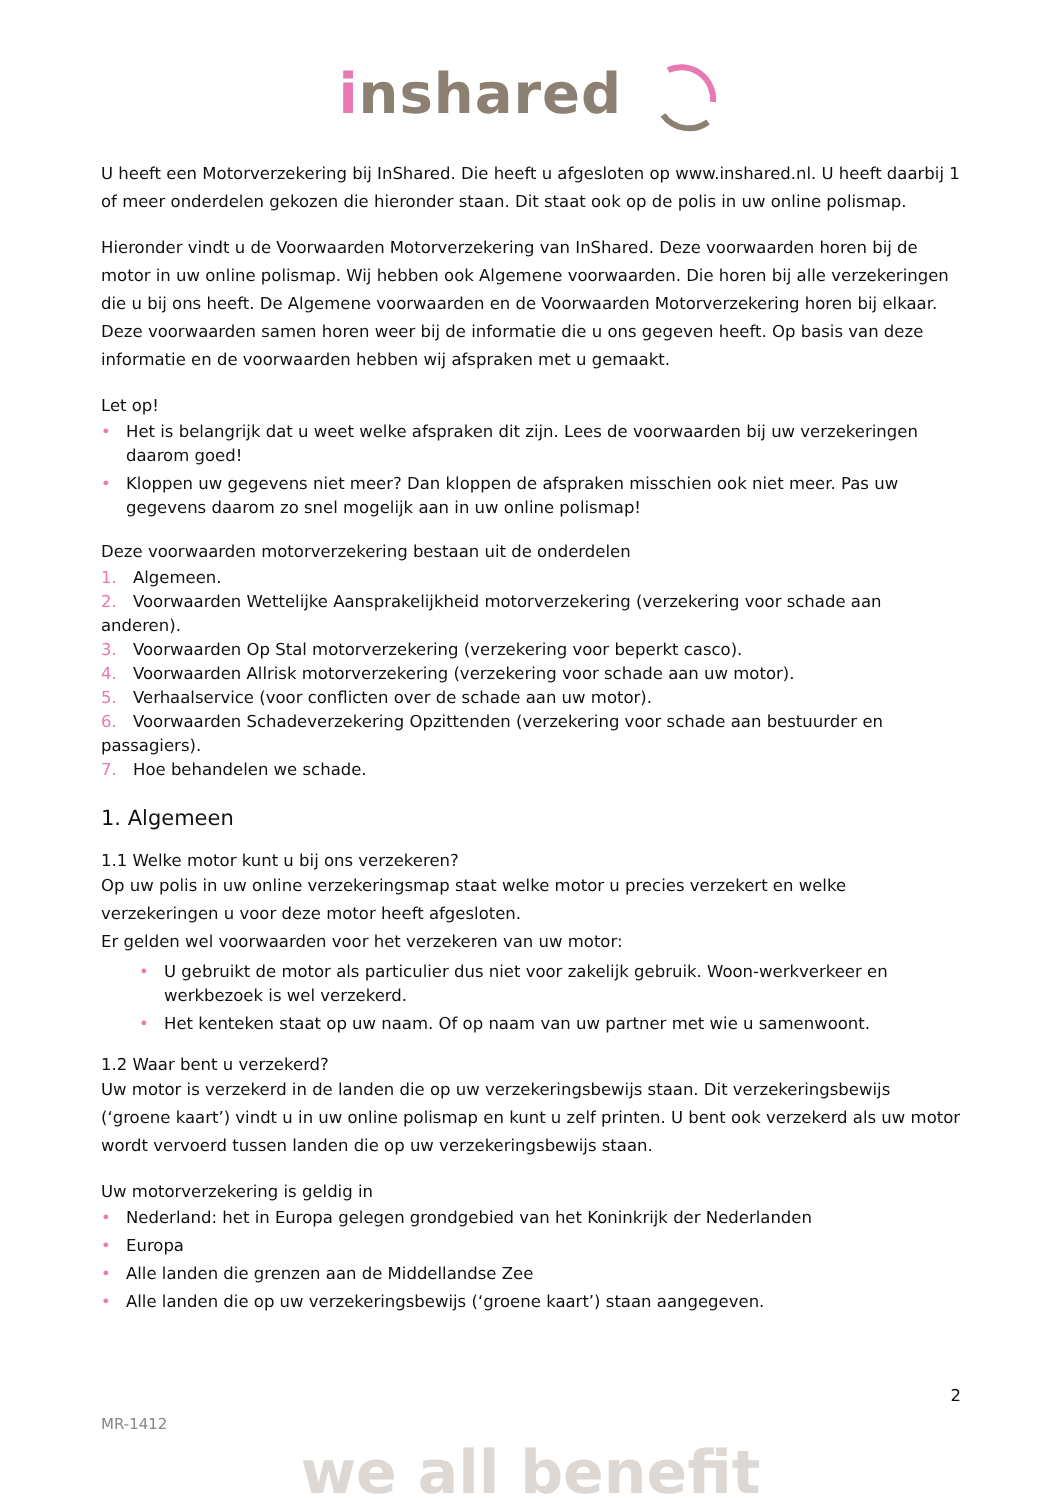inshared
U heeft een Motorverzekering bij InShared. Die heeft u afgesloten op www.inshared.nl. U heeft daarbij 1 of meer onderdelen gekozen die hieronder staan. Dit staat ook op de polis in uw online polismap.
Hieronder vindt u de Voorwaarden Motorverzekering van InShared. Deze voorwaarden horen bij de motor in uw online polismap. Wij hebben ook Algemene voorwaarden. Die horen bij alle verzekeringen die u bij ons heeft. De Algemene voorwaarden en de Voorwaarden Motorverzekering horen bij elkaar. Deze voorwaarden samen horen weer bij de informatie die u ons gegeven heeft. Op basis van deze informatie en de voorwaarden hebben wij afspraken met u gemaakt.
Let op!
• Het is belangrijk dat u weet welke afspraken dit zijn. Lees de voorwaarden bij uw verzekeringen daarom goed!
• Kloppen uw gegevens niet meer? Dan kloppen de afspraken misschien ook niet meer. Pas uw gegevens daarom zo snel mogelijk aan in uw online polismap!
Deze voorwaarden motorverzekering bestaan uit de onderdelen
1. Algemeen.
2. Voorwaarden Wettelijke Aansprakelijkheid motorverzekering (verzekering voor schade aan anderen).
3. Voorwaarden Op Stal motorverzekering (verzekering voor beperkt casco).
4. Voorwaarden Allrisk motorverzekering (verzekering voor schade aan uw motor).
5. Verhaalservice (voor conflicten over de schade aan uw motor).
6. Voorwaarden Schadeverzekering Opzittenden (verzekering voor schade aan bestuurder en passagiers).
7. Hoe behandelen we schade.
1. Algemeen
1.1 Welke motor kunt u bij ons verzekeren?
Op uw polis in uw online verzekeringsmap staat welke motor u precies verzekert en welke verzekeringen u voor deze motor heeft afgesloten.
Er gelden wel voorwaarden voor het verzekeren van uw motor:
• U gebruikt de motor als particulier dus niet voor zakelijk gebruik. Woon-werkverkeer en werkbezoek is wel verzekerd.
• Het kenteken staat op uw naam. Of op naam van uw partner met wie u samenwoont.
1.2 Waar bent u verzekerd?
Uw motor is verzekerd in de landen die op uw verzekeringsbewijs staan. Dit verzekeringsbewijs (‘groene kaart’) vindt u in uw online polismap en kunt u zelf printen. U bent ook verzekerd als uw motor wordt vervoerd tussen landen die op uw verzekeringsbewijs staan.
Uw motorverzekering is geldig in
• Nederland: het in Europa gelegen grondgebied van het Koninkrijk der Nederlanden
• Europa
• Alle landen die grenzen aan de Middellandse Zee
• Alle landen die op uw verzekeringsbewijs (‘groene kaart’) staan aangegeven.
2
MR-1412
we all benefit